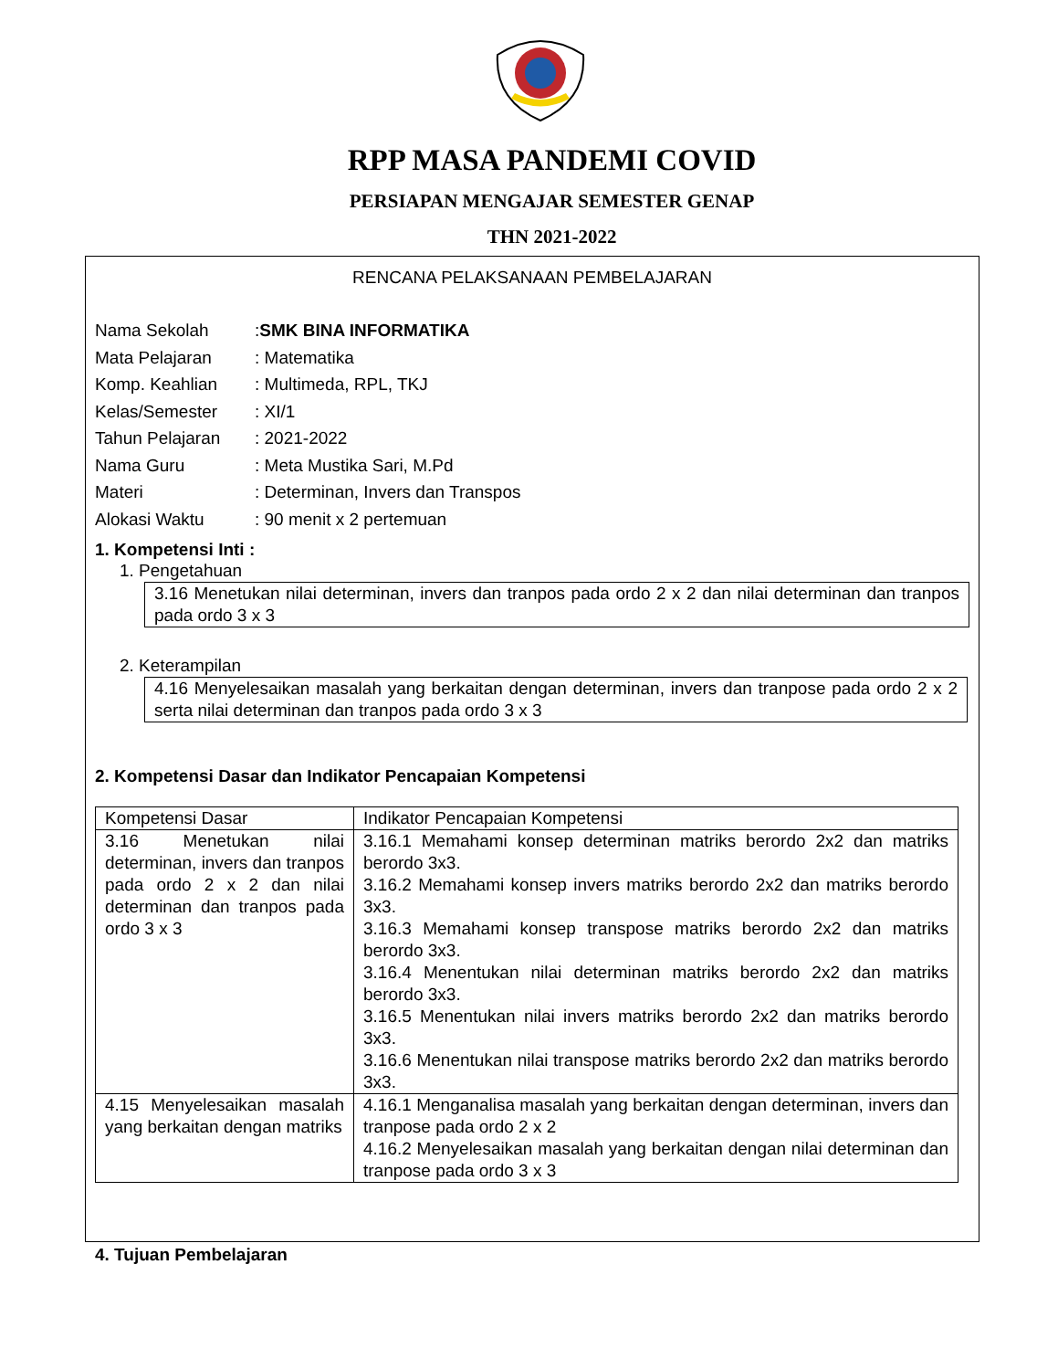RPP MASA PANDEMI COVID
PERSIAPAN MENGAJAR SEMESTER GENAP
THN 2021-2022
RENCANA PELAKSANAAN PEMBELAJARAN
Nama Sekolah: SMK BINA INFORMATIKA
Mata Pelajaran: Matematika
Komp. Keahlian: Multimeda, RPL, TKJ
Kelas/Semester: XI/1
Tahun Pelajaran: 2021-2022
Nama Guru: Meta Mustika Sari, M.Pd
Materi: Determinan, Invers dan Transpos
Alokasi Waktu: 90 menit x 2 pertemuan
1. Kompetensi Inti :
1. Pengetahuan
3.16 Menetukan nilai determinan, invers dan tranpos pada ordo 2 x 2 dan nilai determinan dan tranpos pada ordo 3 x 3
2. Keterampilan
4.16 Menyelesaikan masalah yang berkaitan dengan determinan, invers dan tranpose pada ordo 2 x 2 serta nilai determinan dan tranpos pada ordo 3 x 3
2. Kompetensi Dasar dan Indikator Pencapaian Kompetensi
| Kompetensi Dasar | Indikator Pencapaian Kompetensi |
| 3.16 Menetukan nilai determinan, invers dan tranpos pada ordo 2 x 2 dan nilai determinan dan tranpos pada ordo 3 x 3 | 3.16.1 Memahami konsep determinan matriks berordo 2x2 dan matriks berordo 3x3. 3.16.2 Memahami konsep invers matriks berordo 2x2 dan matriks berordo 3x3. 3.16.3 Memahami konsep transpose matriks berordo 2x2 dan matriks berordo 3x3. 3.16.4 Menentukan nilai determinan matriks berordo 2x2 dan matriks berordo 3x3. 3.16.5 Menentukan nilai invers matriks berordo 2x2 dan matriks berordo 3x3. 3.16.6 Menentukan nilai transpose matriks berordo 2x2 dan matriks berordo 3x3. |
| 4.15 Menyelesaikan masalah yang berkaitan dengan matriks | 4.16.1 Menganalisa masalah yang berkaitan dengan determinan, invers dan tranpose pada ordo 2 x 2 4.16.2 Menyelesaikan masalah yang berkaitan dengan nilai determinan dan tranpose pada ordo 3 x 3 |
4. Tujuan Pembelajaran